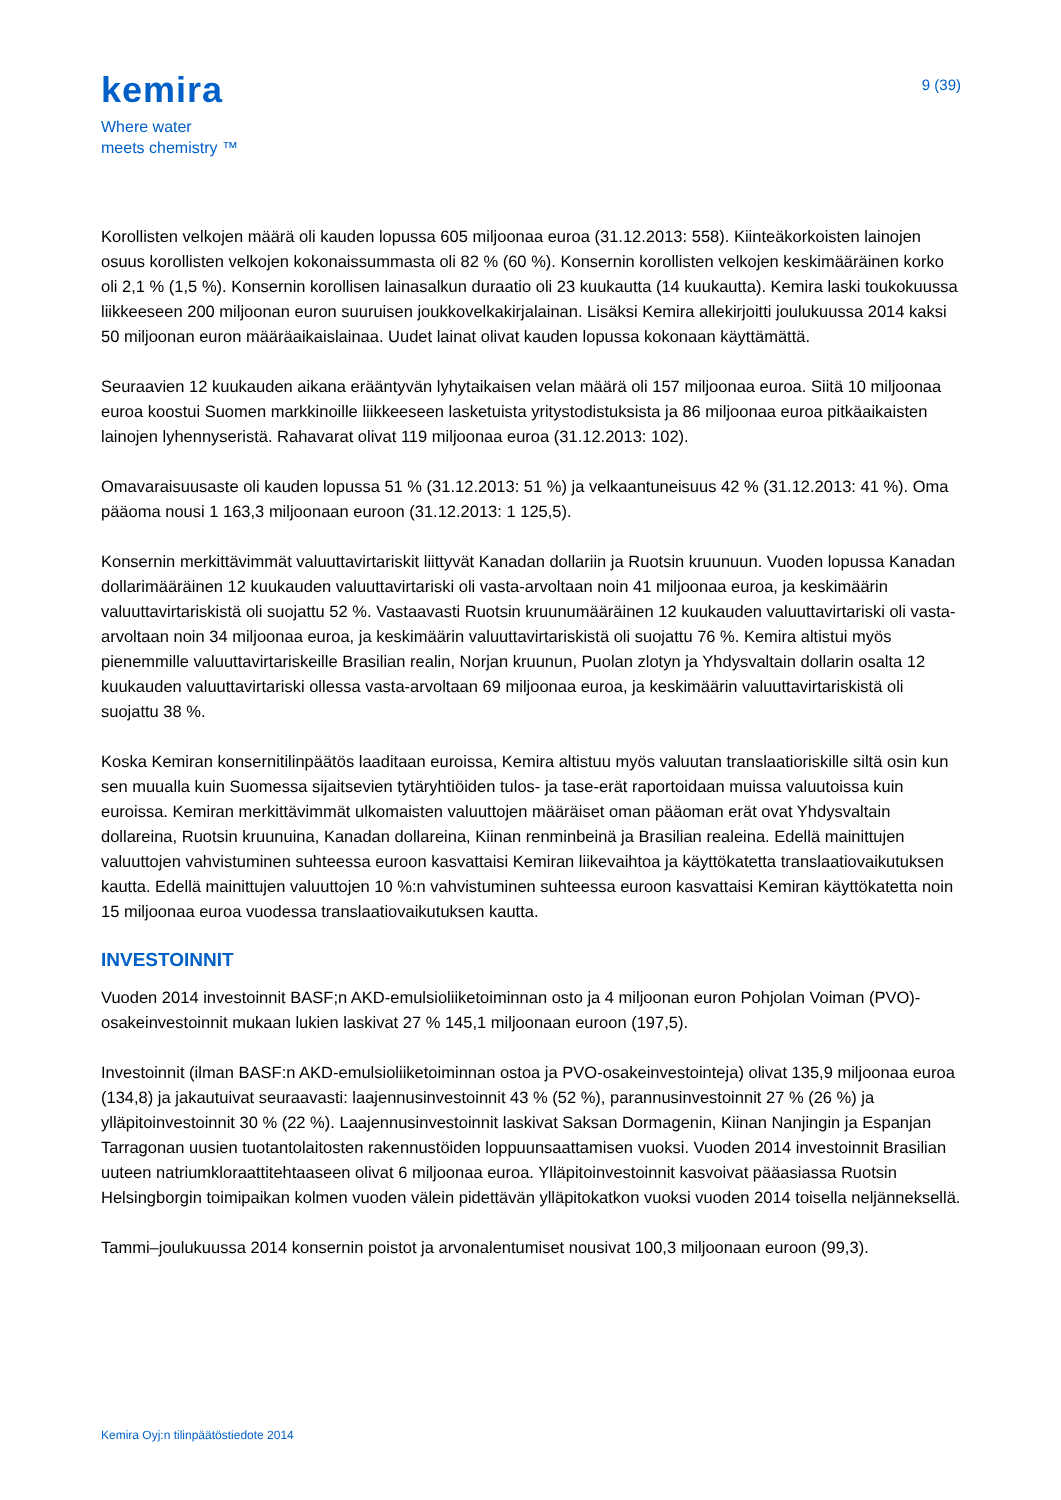kemira
Where water
meets chemistry ™
9 (39)
Korollisten velkojen määrä oli kauden lopussa 605 miljoonaa euroa (31.12.2013: 558). Kiinteäkorkoisten lainojen osuus korollisten velkojen kokonaissummasta oli 82 % (60 %). Konsernin korollisten velkojen keskimääräinen korko oli 2,1 % (1,5 %). Konsernin korollisen lainasalkun duraatio oli 23 kuukautta (14 kuukautta). Kemira laski toukokuussa liikkeeseen 200 miljoonan euron suuruisen joukkovelkakirjalainan. Lisäksi Kemira allekirjoitti joulukuussa 2014 kaksi 50 miljoonan euron määräaikaislainaa. Uudet lainat olivat kauden lopussa kokonaan käyttämättä.
Seuraavien 12 kuukauden aikana erääntyvän lyhytaikaisen velan määrä oli 157 miljoonaa euroa. Siitä 10 miljoonaa euroa koostui Suomen markkinoille liikkeeseen lasketuista yritystodistuksista ja 86 miljoonaa euroa pitkäaikaisten lainojen lyhennyseristä. Rahavarat olivat 119 miljoonaa euroa (31.12.2013: 102).
Omavaraisuusaste oli kauden lopussa 51 % (31.12.2013: 51 %) ja velkaantuneisuus 42 % (31.12.2013: 41 %). Oma pääoma nousi 1 163,3 miljoonaan euroon (31.12.2013: 1 125,5).
Konsernin merkittävimmät valuuttavirtariskit liittyvät Kanadan dollariin ja Ruotsin kruunuun. Vuoden lopussa Kanadan dollarimääräinen 12 kuukauden valuuttavirtariski oli vasta-arvoltaan noin 41 miljoonaa euroa, ja keskimäärin valuuttavirtariskistä oli suojattu 52 %. Vastaavasti Ruotsin kruunumääräinen 12 kuukauden valuuttavirtariski oli vasta-arvoltaan noin 34 miljoonaa euroa, ja keskimäärin valuuttavirtariskistä oli suojattu 76 %. Kemira altistui myös pienemmille valuuttavirtariskeille Brasilian realin, Norjan kruunun, Puolan zlotyn ja Yhdysvaltain dollarin osalta 12 kuukauden valuuttavirtariski ollessa vasta-arvoltaan 69 miljoonaa euroa, ja keskimäärin valuuttavirtariskistä oli suojattu 38 %.
Koska Kemiran konsernitilinpäätös laaditaan euroissa, Kemira altistuu myös valuutan translaatioriskille siltä osin kun sen muualla kuin Suomessa sijaitsevien tytäryhtiöiden tulos- ja tase-erät raportoidaan muissa valuutoissa kuin euroissa. Kemiran merkittävimmät ulkomaisten valuuttojen määräiset oman pääoman erät ovat Yhdysvaltain dollareina, Ruotsin kruunuina, Kanadan dollareina, Kiinan renminbeinä ja Brasilian realeina. Edellä mainittujen valuuttojen vahvistuminen suhteessa euroon kasvattaisi Kemiran liikevaihtoa ja käyttökatetta translaatiovaikutuksen kautta. Edellä mainittujen valuuttojen 10 %:n vahvistuminen suhteessa euroon kasvattaisi Kemiran käyttökatetta noin 15 miljoonaa euroa vuodessa translaatiovaikutuksen kautta.
INVESTOINNIT
Vuoden 2014 investoinnit BASF;n AKD-emulsioliiketoiminnan osto ja 4 miljoonan euron Pohjolan Voiman (PVO)-osakeinvestoinnit mukaan lukien laskivat 27 % 145,1 miljoonaan euroon (197,5).
Investoinnit (ilman BASF:n AKD-emulsioliiketoiminnan ostoa ja PVO-osakeinvestointeja) olivat 135,9 miljoonaa euroa (134,8) ja jakautuivat seuraavasti: laajennusinvestoinnit 43 % (52 %), parannusinvestoinnit 27 % (26 %) ja ylläpitoinvestoinnit 30 % (22 %). Laajennusinvestoinnit laskivat Saksan Dormagenin, Kiinan Nanjingin ja Espanjan Tarragonan uusien tuotantolaitosten rakennustöiden loppuunsaattamisen vuoksi. Vuoden 2014 investoinnit Brasilian uuteen natriumkloraattitehtaaseen olivat 6 miljoonaa euroa. Ylläpitoinvestoinnit kasvoivat pääasiassa Ruotsin Helsingborgin toimipaikan kolmen vuoden välein pidettävän ylläpitokatkon vuoksi vuoden 2014 toisella neljänneksellä.
Tammi–joulukuussa 2014 konsernin poistot ja arvonalentumiset nousivat 100,3 miljoonaan euroon (99,3).
Kemira Oyj:n tilinpäätöstiedote 2014